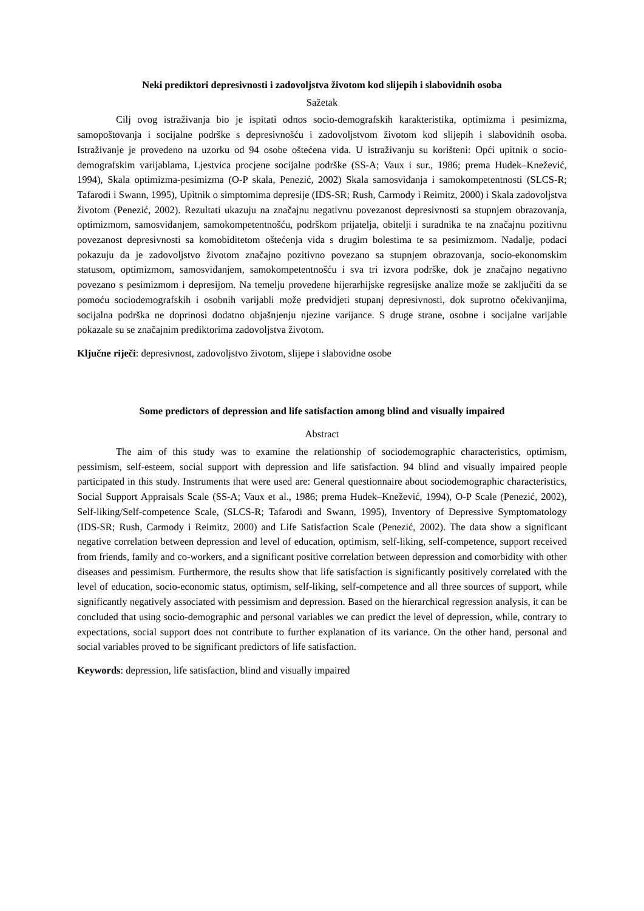Neki prediktori depresivnosti i zadovoljstva životom kod slijepih i slabovidnih osoba
Sažetak
Cilj ovog istraživanja bio je ispitati odnos socio-demografskih karakteristika, optimizma i pesimizma, samopoštovanja i socijalne podrške s depresivnošću i zadovoljstvom životom kod slijepih i slabovidnih osoba. Istraživanje je provedeno na uzorku od 94 osobe oštećena vida. U istraživanju su korišteni: Opći upitnik o socio-demografskim varijablama, Ljestvica procjene socijalne podrške (SS-A; Vaux i sur., 1986; prema Hudek–Knežević, 1994), Skala optimizma-pesimizma (O-P skala, Penezić, 2002) Skala samosviđanja i samokompetentnosti (SLCS-R; Tafarodi i Swann, 1995), Upitnik o simptomima depresije (IDS-SR; Rush, Carmody i Reimitz, 2000) i Skala zadovoljstva životom (Penezić, 2002). Rezultati ukazuju na značajnu negativnu povezanost depresivnosti sa stupnjem obrazovanja, optimizmom, samosviđanjem, samokompetentnošću, podrškom prijatelja, obitelji i suradnika te na značajnu pozitivnu povezanost depresivnosti sa komobiditetom oštećenja vida s drugim bolestima te sa pesimizmom. Nadalje, podaci pokazuju da je zadovoljstvo životom značajno pozitivno povezano sa stupnjem obrazovanja, socio-ekonomskim statusom, optimizmom, samosviđanjem, samokompetentnošću i sva tri izvora podrške, dok je značajno negativno povezano s pesimizmom i depresijom. Na temelju provedene hijerarhijske regresijske analize može se zaključiti da se pomoću sociodemografskih i osobnih varijabli može predvidjeti stupanj depresivnosti, dok suprotno očekivanjima, socijalna podrška ne doprinosi dodatno objašnjenju njezine varijance. S druge strane, osobne i socijalne varijable pokazale su se značajnim prediktorima zadovoljstva životom.
Ključne riječi: depresivnost, zadovoljstvo životom, slijepe i slabovidne osobe
Some predictors of depression and life satisfaction among blind and visually impaired
Abstract
The aim of this study was to examine the relationship of sociodemographic characteristics, optimism, pessimism, self-esteem, social support with depression and life satisfaction. 94 blind and visually impaired people participated in this study. Instruments that were used are: General questionnaire about sociodemographic characteristics, Social Support Appraisals Scale (SS-A; Vaux et al., 1986; prema Hudek–Knežević, 1994), O-P Scale (Penezić, 2002), Self-liking/Self-competence Scale, (SLCS-R; Tafarodi and Swann, 1995), Inventory of Depressive Symptomatology (IDS-SR; Rush, Carmody i Reimitz, 2000) and Life Satisfaction Scale (Penezić, 2002). The data show a significant negative correlation between depression and level of education, optimism, self-liking, self-competence, support received from friends, family and co-workers, and a significant positive correlation between depression and comorbidity with other diseases and pessimism. Furthermore, the results show that life satisfaction is significantly positively correlated with the level of education, socio-economic status, optimism, self-liking, self-competence and all three sources of support, while significantly negatively associated with pessimism and depression. Based on the hierarchical regression analysis, it can be concluded that using socio-demographic and personal variables we can predict the level of depression, while, contrary to expectations, social support does not contribute to further explanation of its variance. On the other hand, personal and social variables proved to be significant predictors of life satisfaction.
Keywords: depression, life satisfaction, blind and visually impaired